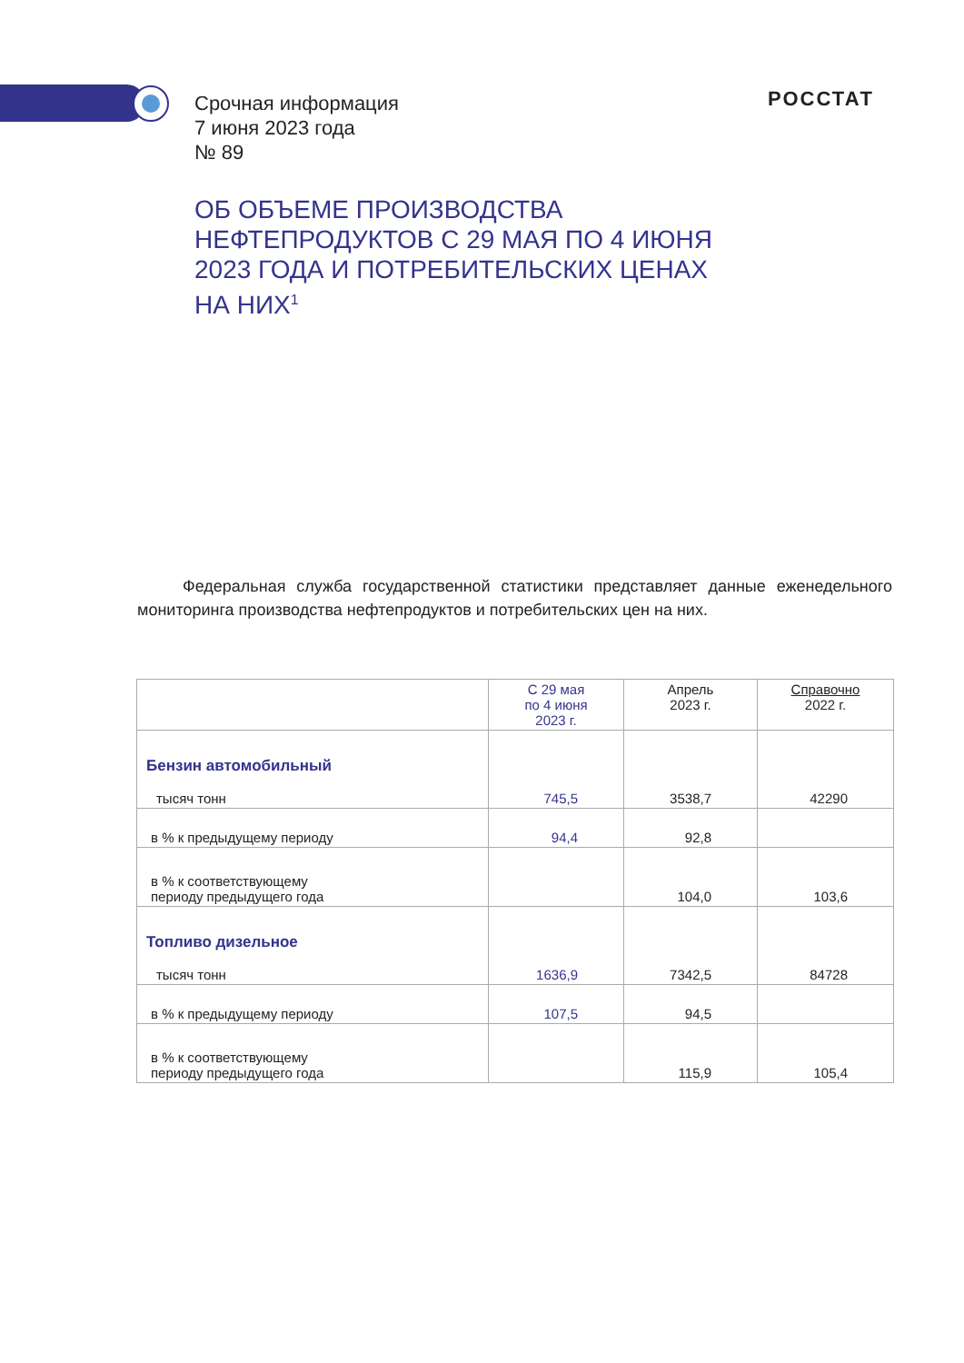Срочная информация
7 июня 2023 года
№ 89
РОССТАТ
ОБ ОБЪЕМЕ ПРОИЗВОДСТВА
НЕФТЕПРОДУКТОВ С 29 МАЯ ПО 4 ИЮНЯ
2023 ГОДА И ПОТРЕБИТЕЛЬСКИХ ЦЕНАХ
НА НИХ<sup>1</sup>
Федеральная служба государственной статистики представляет данные еженедельного мониторинга производства нефтепродуктов и потребительских цен на них.
| | С 29 мая по 4 июня 2023 г. | Апрель 2023 г. | Справочно 2022 г. |
| --- | --- | --- | --- |
| Бензин автомобильный тысяч тонн | 745,5 | 3538,7 | 42290 |
| в % к предыдущему периоду | 94,4 | 92,8 | |
| в % к соответствующему периоду предыдущего года | | 104,0 | 103,6 |
| Топливо дизельное тысяч тонн | 1636,9 | 7342,5 | 84728 |
| в % к предыдущему периоду | 107,5 | 94,5 | |
| в % к соответствующему периоду предыдущего года | | 115,9 | 105,4 |